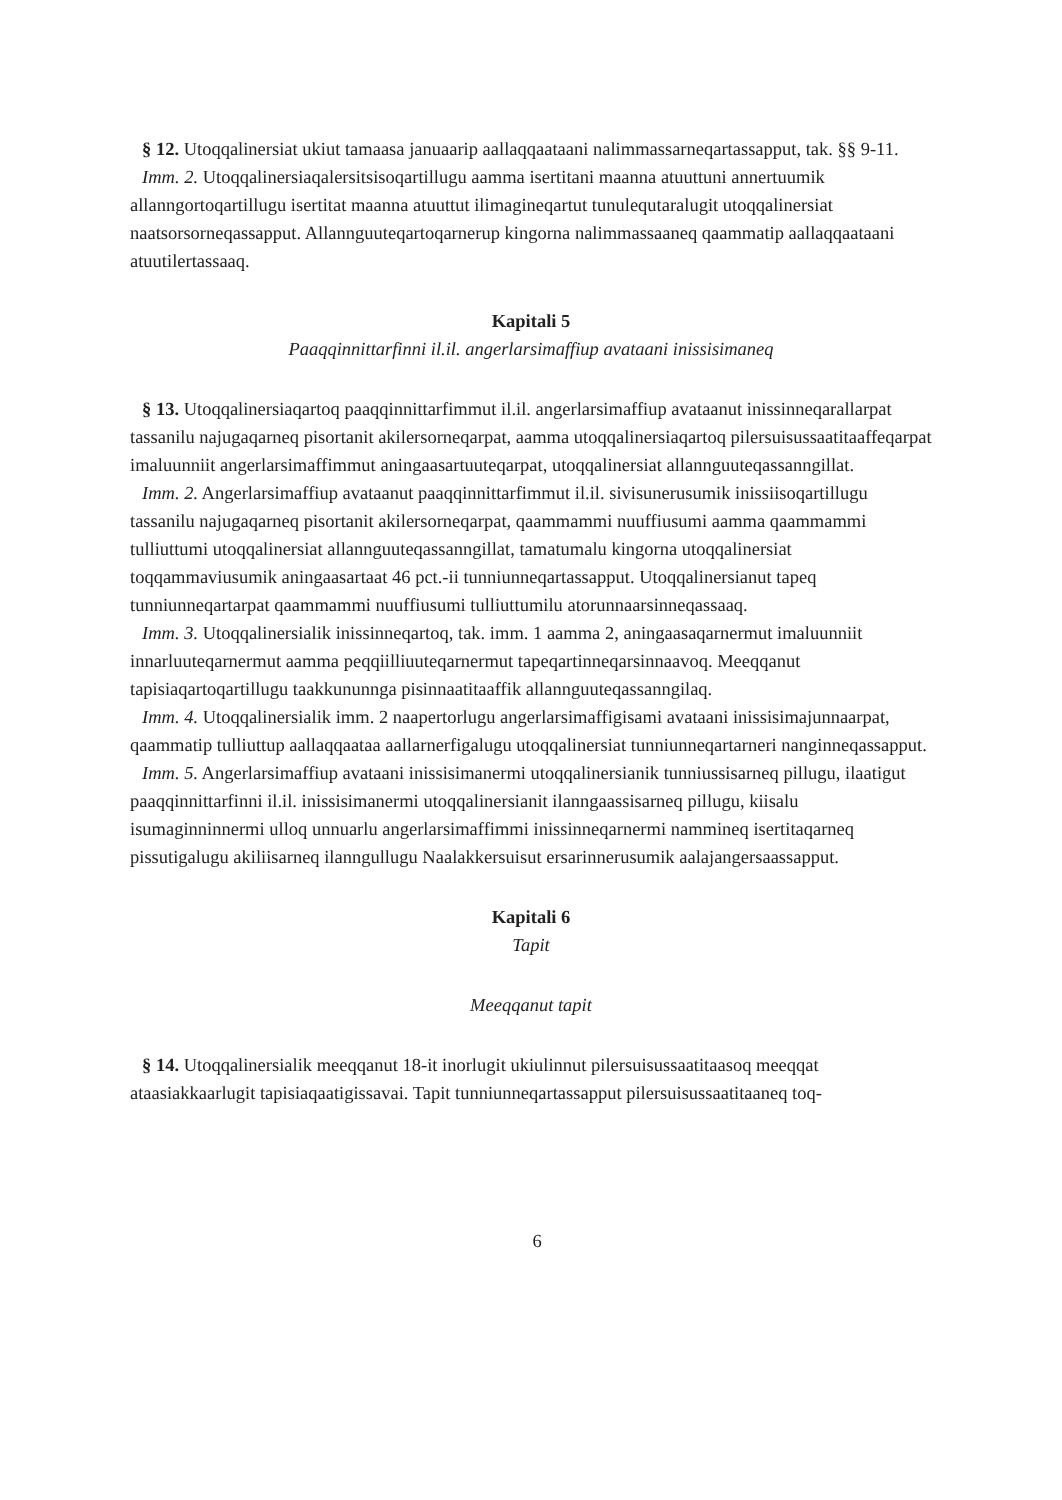§ 12. Utoqqalinersiat ukiut tamaasa januaarip aallaqqaataani nalimmassarneqartassapput, tak. §§ 9-11.
Imm. 2. Utoqqalinersiaqalersitsisoqartillugu aamma isertitani maanna atuuttuni annertuumik allanngortoqartillugu isertitat maanna atuuttut ilimagineqartut tunulequtaralugit utoqqalinersiat naatsorsorneqassapput. Allannguuteqartoqarnerup kingorna nalimmassaaneq qaammatip aallaqqaataani atuutilertassaaq.
Kapitali 5
Paaqqinnittarfinni il.il. angerlarsimaffiup avataani inissisimaneq
§ 13. Utoqqalinersiaqartoq paaqqinnittarfimmut il.il. angerlarsimaffiup avataanut inissinneqarallarpat tassanilu najugaqarneq pisortanit akilersorneqarpat, aamma utoqqalinersiaqartoq pilersuisussaatitaaffeqarpat imaluunniit angerlarsimaffimmut aningaasartuuteqarpat, utoqqalinersiat allannguuteqassanngillat.
Imm. 2. Angerlarsimaffiup avataanut paaqqinnittarfimmut il.il. sivisunerusumik inissiisoqartillugu tassanilu najugaqarneq pisortanit akilersorneqarpat, qaammammi nuuffiusumi aamma qaammammi tulliuttumi utoqqalinersiat allannguuteqassanngillat, tamatumalu kingorna utoqqalinersiat toqqammaviusumik aningaasartaat 46 pct.-ii tunniunneqartassapput. Utoqqalinersianut tapeq tunniunneqartarpat qaammammi nuuffiusumi tulliuttumilu atorunnaarsinneqassaaq.
Imm. 3. Utoqqalinersialik inissinneqartoq, tak. imm. 1 aamma 2, aningaasaqarnermut imaluunniit innarluuteqarnermut aamma peqqiilliuuteqarnermut tapeqartinneqarsinnaavoq. Meeqqanut tapisiaqartoqartillugu taakkununnga pisinnaatitaaffik allannguuteqassanngilaq.
Imm. 4. Utoqqalinersialik imm. 2 naapertorlugu angerlarsimaffigisami avataani inissisimajunnaarpat, qaammatip tulliuttup aallaqqaataa aallarnerfigalugu utoqqalinersiat tunniunneqartarneri nanginneqassapput.
Imm. 5. Angerlarsimaffiup avataani inissisimanermi utoqqalinersianik tunniussisarneq pillugu, ilaatigut paaqqinnittarfinni il.il. inissisimanermi utoqqalinersianit ilanngaassisarneq pillugu, kiisalu isumaginninnermi ulloq unnuarlu angerlarsimaffimmi inissinneqarnermi nammineq isertitaqarneq pissutigalugu akiliisarneq ilanngullugu Naalakkersuisut ersarinnerusumik aalajangersaassapput.
Kapitali 6
Tapit
Meeqqanut tapit
§ 14. Utoqqalinersialik meeqqanut 18-it inorlugit ukiulinnut pilersuisussaatitaasoq meeqqat ataasiakkaarlugit tapisiaqaatigissavai. Tapit tunniunneqartassapput pilersuisussaatitaaneq toq-
6